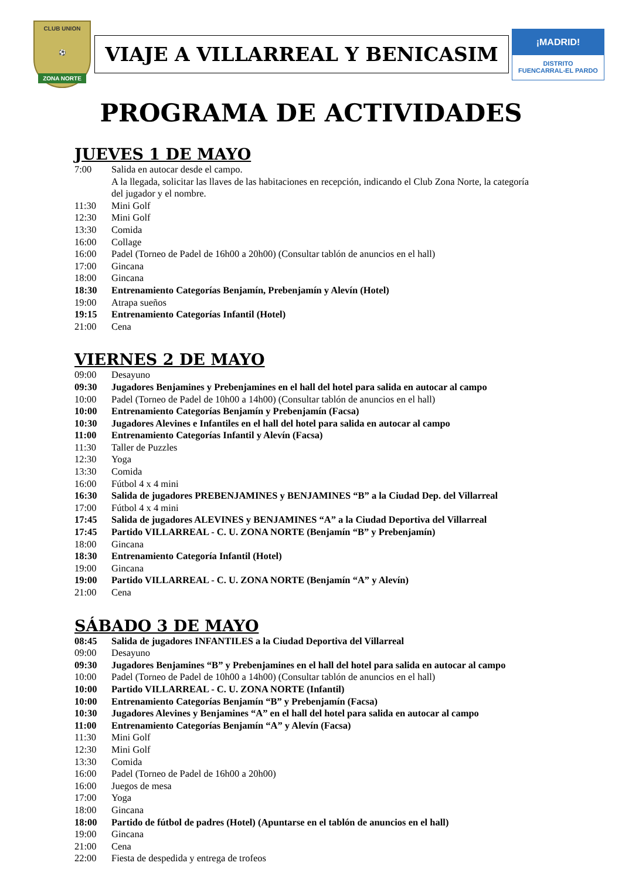CLUB UNION
⚽
ZONA NORTE
VIAJE A VILLARREAL Y BENICASIM
¡MADRID!
DISTRITO
FUENCARRAL-EL PARDO
PROGRAMA DE ACTIVIDADES
JUEVES 1 DE MAYO
7:00 Salida en autocar desde el campo.
A la llegada, solicitar las llaves de las habitaciones en recepción, indicando el Club Zona Norte, la categoría del jugador y el nombre.
11:30 Mini Golf
12:30 Mini Golf
13:30 Comida
16:00 Collage
16:00 Padel (Torneo de Padel de 16h00 a 20h00) (Consultar tablón de anuncios en el hall)
17:00 Gincana
18:00 Gincana
18:30 Entrenamiento Categorías Benjamín, Prebenjamín y Alevín (Hotel)
19:00 Atrapa sueños
19:15 Entrenamiento Categorías Infantil (Hotel)
21:00 Cena
VIERNES 2 DE MAYO
09:00 Desayuno
09:30 Jugadores Benjamines y Prebenjamines en el hall del hotel para salida en autocar al campo
10:00 Padel (Torneo de Padel de 10h00 a 14h00) (Consultar tablón de anuncios en el hall)
10:00 Entrenamiento Categorías Benjamín y Prebenjamín (Facsa)
10:30 Jugadores Alevines e Infantiles en el hall del hotel para salida en autocar al campo
11:00 Entrenamiento Categorías Infantil y Alevín (Facsa)
11:30 Taller de Puzzles
12:30 Yoga
13:30 Comida
16:00 Fútbol 4 x 4 mini
16:30 Salida de jugadores PREBENJAMINES y BENJAMINES “B” a la Ciudad Dep. del Villarreal
17:00 Fútbol 4 x 4 mini
17:45 Salida de jugadores ALEVINES y BENJAMINES “A” a la Ciudad Deportiva del Villarreal
17:45 Partido VILLARREAL - C. U. ZONA NORTE (Benjamín “B” y Prebenjamín)
18:00 Gincana
18:30 Entrenamiento Categoría Infantil (Hotel)
19:00 Gincana
19:00 Partido VILLARREAL - C. U. ZONA NORTE (Benjamín “A” y Alevín)
21:00 Cena
SÁBADO 3 DE MAYO
08:45 Salida de jugadores INFANTILES a la Ciudad Deportiva del Villarreal
09:00 Desayuno
09:30 Jugadores Benjamines “B” y Prebenjamines en el hall del hotel para salida en autocar al campo
10:00 Padel (Torneo de Padel de 10h00 a 14h00) (Consultar tablón de anuncios en el hall)
10:00 Partido VILLARREAL - C. U. ZONA NORTE (Infantil)
10:00 Entrenamiento Categorías Benjamín “B” y Prebenjamín (Facsa)
10:30 Jugadores Alevines y Benjamines “A” en el hall del hotel para salida en autocar al campo
11:00 Entrenamiento Categorías Benjamín “A” y Alevín (Facsa)
11:30 Mini Golf
12:30 Mini Golf
13:30 Comida
16:00 Padel (Torneo de Padel de 16h00 a 20h00)
16:00 Juegos de mesa
17:00 Yoga
18:00 Gincana
18:00 Partido de fútbol de padres (Hotel) (Apuntarse en el tablón de anuncios en el hall)
19:00 Gincana
21:00 Cena
22:00 Fiesta de despedida y entrega de trofeos